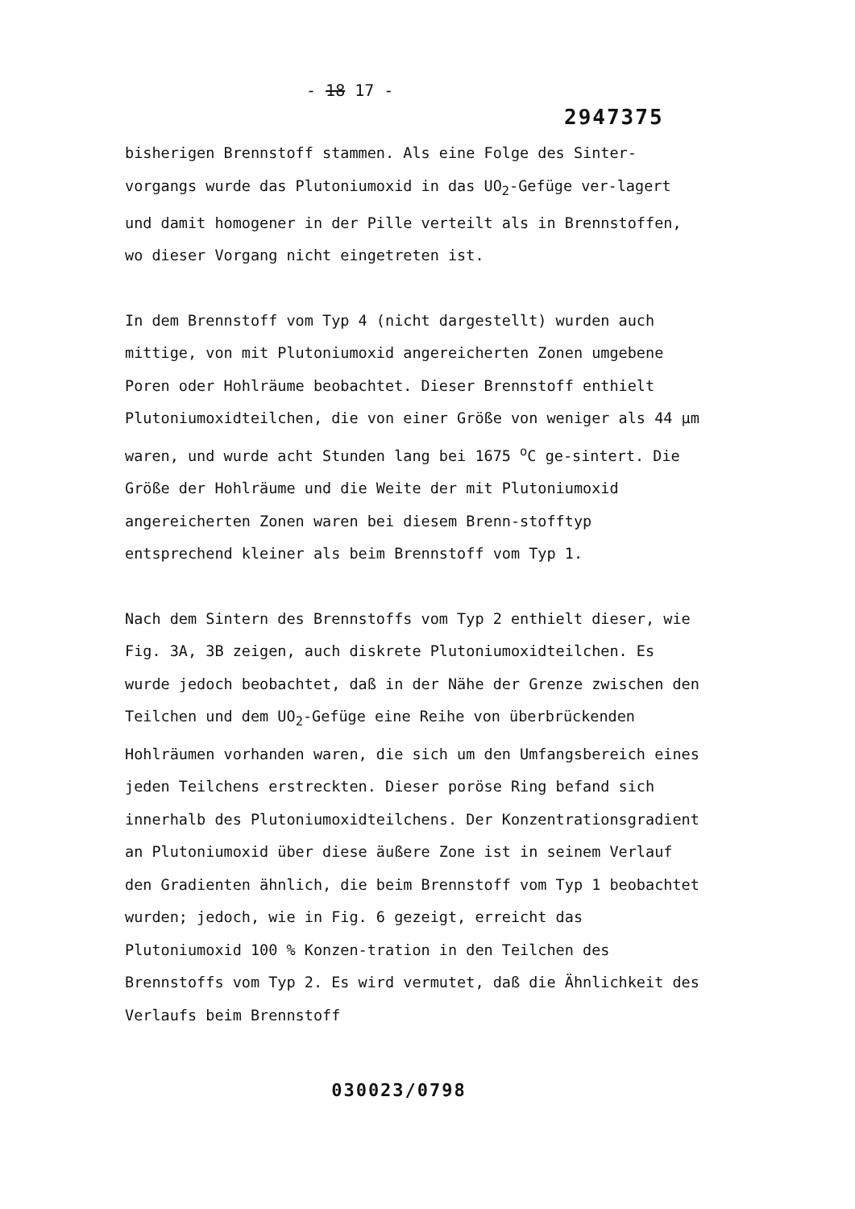- 18 17 -
2947375
bisherigen Brennstoff stammen. Als eine Folge des Sinter-vorgangs wurde das Plutoniumoxid in das UO<sub>2</sub>-Gefüge ver-lagert und damit homogener in der Pille verteilt als in Brennstoffen, wo dieser Vorgang nicht eingetreten ist.
In dem Brennstoff vom Typ 4 (nicht dargestellt) wurden auch mittige, von mit Plutoniumoxid angereicherten Zonen umgebene Poren oder Hohlräume beobachtet. Dieser Brennstoff enthielt Plutoniumoxidteilchen, die von einer Größe von weniger als 44 µm waren, und wurde acht Stunden lang bei 1675 <sup>o</sup>C ge-sintert. Die Größe der Hohlräume und die Weite der mit Plutoniumoxid angereicherten Zonen waren bei diesem Brenn-stofftyp entsprechend kleiner als beim Brennstoff vom Typ 1.
Nach dem Sintern des Brennstoffs vom Typ 2 enthielt dieser, wie Fig. 3A, 3B zeigen, auch diskrete Plutoniumoxidteilchen. Es wurde jedoch beobachtet, daß in der Nähe der Grenze zwischen den Teilchen und dem UO<sub>2</sub>-Gefüge eine Reihe von überbrückenden Hohlräumen vorhanden waren, die sich um den Umfangsbereich eines jeden Teilchens erstreckten. Dieser poröse Ring befand sich innerhalb des Plutoniumoxidteilchens. Der Konzentrationsgradient an Plutoniumoxid über diese äußere Zone ist in seinem Verlauf den Gradienten ähnlich, die beim Brennstoff vom Typ 1 beobachtet wurden; jedoch, wie in Fig. 6 gezeigt, erreicht das Plutoniumoxid 100 % Konzen-tration in den Teilchen des Brennstoffs vom Typ 2. Es wird vermutet, daß die Ähnlichkeit des Verlaufs beim Brennstoff
030023/0798